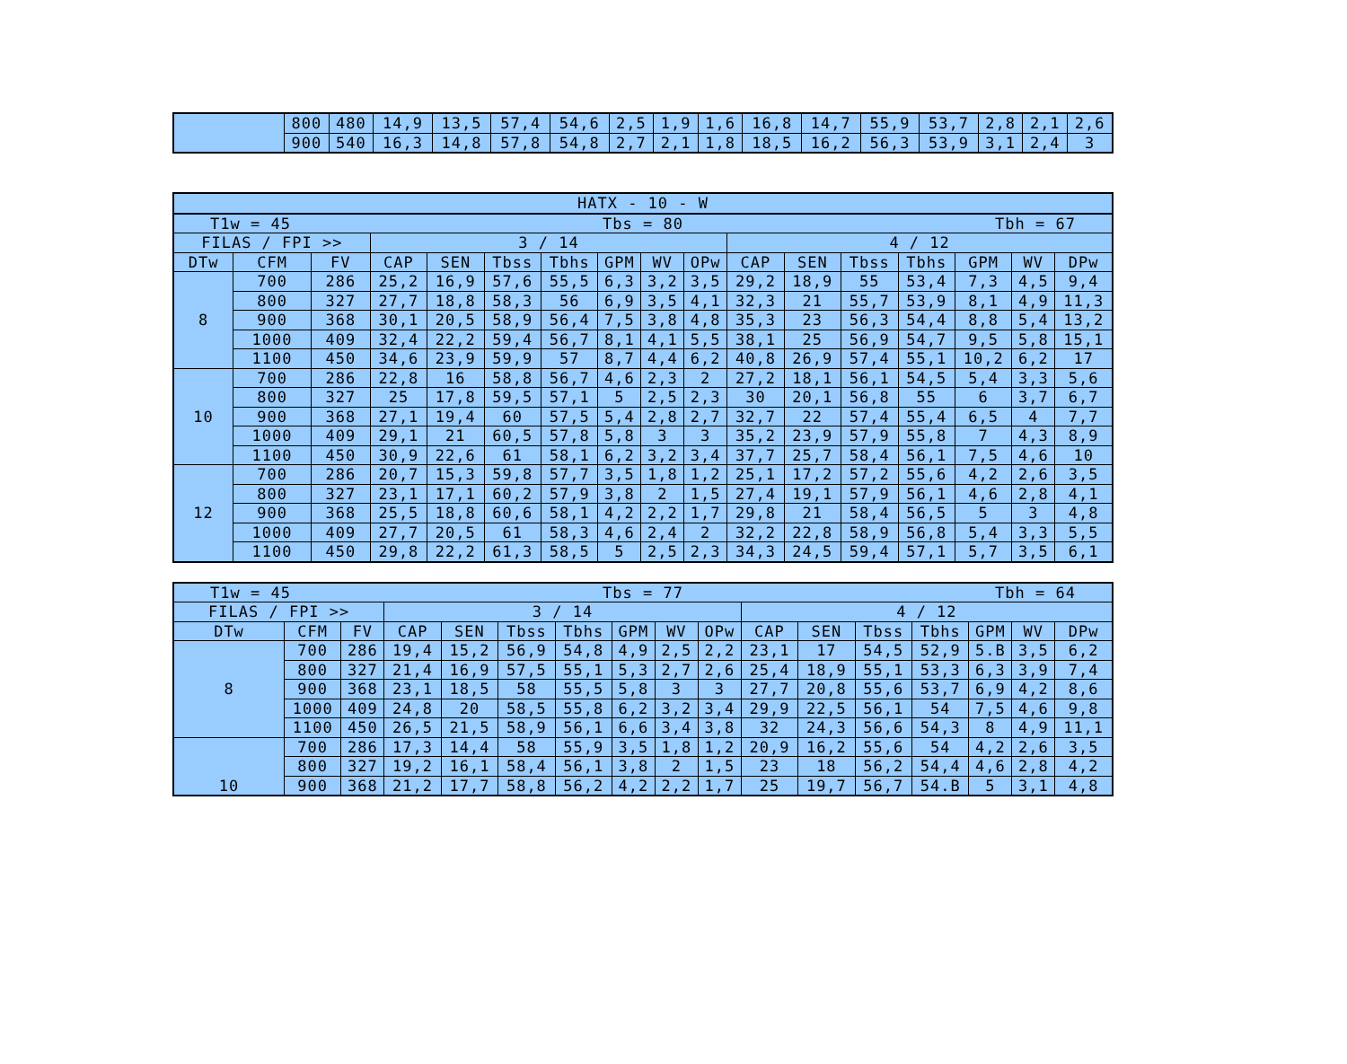| | 800 | 480 | 14,9 | 13,5 | 57,4 | 54,6 | 2,5 | 1,9 | 1,6 | 16,8 | 14,7 | 55,9 | 53,7 | 2,8 | 2,1 | 2,6 |
| | 900 | 540 | 16,3 | 14,8 | 57,8 | 54,8 | 2,7 | 2,1 | 1,8 | 18,5 | 16,2 | 56,3 | 53,9 | 3,1 | 2,4 | 3 |
| HATX - 10 - W | | | | | | | | | | | | | | | | |
| --- | --- | --- | --- | --- | --- | --- | --- | --- | --- | --- | --- | --- | --- | --- | --- | --- |
| T1w = 45 Tbs = 80 Tbh = 67 | | | | | | | | | | | | | | | | |
| FILAS / FPI >> | | | 3 / 14 | | | | | | | 4 / 12 | | | | | | |
| DTw | CFM | FV | CAP | SEN | Tbss | Tbhs | GPM | WV | OPw | CAP | SEN | Tbss | Tbhs | GPM | WV | DPw |
| 8 | 700 | 286 | 25,2 | 16,9 | 57,6 | 55,5 | 6,3 | 3,2 | 3,5 | 29,2 | 18,9 | 55 | 53,4 | 7,3 | 4,5 | 9,4 |
| | 800 | 327 | 27,7 | 18,8 | 58,3 | 56 | 6,9 | 3,5 | 4,1 | 32,3 | 21 | 55,7 | 53,9 | 8,1 | 4,9 | 11,3 |
| | 900 | 368 | 30,1 | 20,5 | 58,9 | 56,4 | 7,5 | 3,8 | 4,8 | 35,3 | 23 | 56,3 | 54,4 | 8,8 | 5,4 | 13,2 |
| | 1000 | 409 | 32,4 | 22,2 | 59,4 | 56,7 | 8,1 | 4,1 | 5,5 | 38,1 | 25 | 56,9 | 54,7 | 9,5 | 5,8 | 15,1 |
| | 1100 | 450 | 34,6 | 23,9 | 59,9 | 57 | 8,7 | 4,4 | 6,2 | 40,8 | 26,9 | 57,4 | 55,1 | 10,2 | 6,2 | 17 |
| 10 | 700 | 286 | 22,8 | 16 | 58,8 | 56,7 | 4,6 | 2,3 | 2 | 27,2 | 18,1 | 56,1 | 54,5 | 5,4 | 3,3 | 5,6 |
| | 800 | 327 | 25 | 17,8 | 59,5 | 57,1 | 5 | 2,5 | 2,3 | 30 | 20,1 | 56,8 | 55 | 6 | 3,7 | 6,7 |
| | 900 | 368 | 27,1 | 19,4 | 60 | 57,5 | 5,4 | 2,8 | 2,7 | 32,7 | 22 | 57,4 | 55,4 | 6,5 | 4 | 7,7 |
| | 1000 | 409 | 29,1 | 21 | 60,5 | 57,8 | 5,8 | 3 | 3 | 35,2 | 23,9 | 57,9 | 55,8 | 7 | 4,3 | 8,9 |
| | 1100 | 450 | 30,9 | 22,6 | 61 | 58,1 | 6,2 | 3,2 | 3,4 | 37,7 | 25,7 | 58,4 | 56,1 | 7,5 | 4,6 | 10 |
| 12 | 700 | 286 | 20,7 | 15,3 | 59,8 | 57,7 | 3,5 | 1,8 | 1,2 | 25,1 | 17,2 | 57,2 | 55,6 | 4,2 | 2,6 | 3,5 |
| | 800 | 327 | 23,1 | 17,1 | 60,2 | 57,9 | 3,8 | 2 | 1,5 | 27,4 | 19,1 | 57,9 | 56,1 | 4,6 | 2,8 | 4,1 |
| | 900 | 368 | 25,5 | 18,8 | 60,6 | 58,1 | 4,2 | 2,2 | 1,7 | 29,8 | 21 | 58,4 | 56,5 | 5 | 3 | 4,8 |
| | 1000 | 409 | 27,7 | 20,5 | 61 | 58,3 | 4,6 | 2,4 | 2 | 32,2 | 22,8 | 58,9 | 56,8 | 5,4 | 3,3 | 5,5 |
| | 1100 | 450 | 29,8 | 22,2 | 61,3 | 58,5 | 5 | 2,5 | 2,3 | 34,3 | 24,5 | 59,4 | 57,1 | 5,7 | 3,5 | 6,1 |
| T1w = 45 Tbs = 77 Tbh = 64 | | | | | | | | | | | | | | | | |
| FILAS / FPI >> | | | 3 / 14 | | | | | | | 4 / 12 | | | | | | |
| DTw | CFM | FV | CAP | SEN | Tbss | Tbhs | GPM | WV | OPw | CAP | SEN | Tbss | Tbhs | GPM | WV | DPw |
| 8 | 700 | 286 | 19,4 | 15,2 | 56,9 | 54,8 | 4,9 | 2,5 | 2,2 | 23,1 | 17 | 54,5 | 52,9 | 5.B | 3,5 | 6,2 |
| | 800 | 327 | 21,4 | 16,9 | 57,5 | 55,1 | 5,3 | 2,7 | 2,6 | 25,4 | 18,9 | 55,1 | 53,3 | 6,3 | 3,9 | 7,4 |
| | 900 | 368 | 23,1 | 18,5 | 58 | 55,5 | 5,8 | 3 | 3 | 27,7 | 20,8 | 55,6 | 53,7 | 6,9 | 4,2 | 8,6 |
| | 1000 | 409 | 24,8 | 20 | 58,5 | 55,8 | 6,2 | 3,2 | 3,4 | 29,9 | 22,5 | 56,1 | 54 | 7,5 | 4,6 | 9,8 |
| | 1100 | 450 | 26,5 | 21,5 | 58,9 | 56,1 | 6,6 | 3,4 | 3,8 | 32 | 24,3 | 56,6 | 54,3 | 8 | 4,9 | 11,1 |
| 10 | 700 | 286 | 17,3 | 14,4 | 58 | 55,9 | 3,5 | 1,8 | 1,2 | 20,9 | 16,2 | 55,6 | 54 | 4,2 | 2,6 | 3,5 |
| | 800 | 327 | 19,2 | 16,1 | 58,4 | 56,1 | 3,8 | 2 | 1,5 | 23 | 18 | 56,2 | 54,4 | 4,6 | 2,8 | 4,2 |
| | 900 | 368 | 21,2 | 17,7 | 58,8 | 56,2 | 4,2 | 2,2 | 1,7 | 25 | 19,7 | 56,7 | 54.B | 5 | 3,1 | 4,8 |